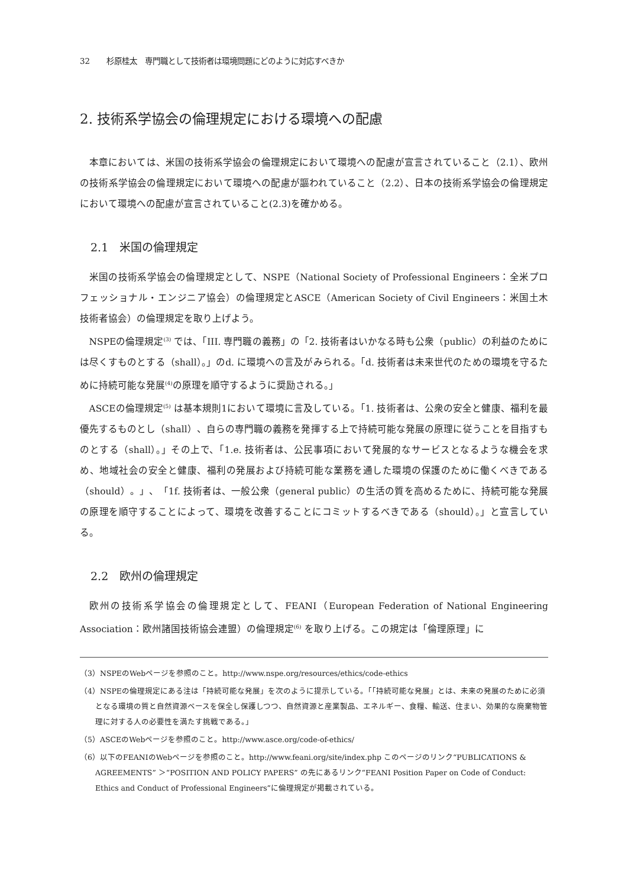32 杉原桂太　専門職として技術者は環境問題にどのように対応すべきか
2. 技術系学協会の倫理規定における環境への配慮
本章においては、米国の技術系学協会の倫理規定において環境への配慮が宣言されていること（2.1）、欧州の技術系学協会の倫理規定において環境への配慮が謳われていること（2.2）、日本の技術系学協会の倫理規定において環境への配慮が宣言されていること(2.3)を確かめる。
2.1　米国の倫理規定
米国の技術系学協会の倫理規定として、NSPE（National Society of Professional Engineers：全米プロフェッショナル・エンジニア協会）の倫理規定とASCE（American Society of Civil Engineers：米国土木技術者協会）の倫理規定を取り上げよう。
NSPEの倫理規定<sup>(3)</sup> では、「III. 専門職の義務」の「2. 技術者はいかなる時も公衆（public）の利益のためには尽くすものとする（shall）。」のd. に環境への言及がみられる。「d. 技術者は未来世代のための環境を守るために持続可能な発展<sup>(4)</sup>の原理を順守するように奨励される。」
ASCEの倫理規定<sup>(5)</sup> は基本規則1において環境に言及している。「1. 技術者は、公衆の安全と健康、福利を最優先するものとし（shall）、自らの専門職の義務を発揮する上で持続可能な発展の原理に従うことを目指すものとする（shall）。」その上で、「1.e. 技術者は、公民事項において発展的なサービスとなるような機会を求め、地域社会の安全と健康、福利の発展および持続可能な業務を通した環境の保護のために働くべきである（should）。」、「1f. 技術者は、一般公衆（general public）の生活の質を高めるために、持続可能な発展の原理を順守することによって、環境を改善することにコミットするべきである（should）。」と宣言している。
2.2　欧州の倫理規定
欧州の技術系学協会の倫理規定として、FEANI（European Federation of National Engineering Association：欧州諸国技術協会連盟）の倫理規定<sup>(6)</sup> を取り上げる。この規定は「倫理原理」に
（3）NSPEのWebページを参照のこと。http://www.nspe.org/resources/ethics/code-ethics
（4）NSPEの倫理規定にある注は「持続可能な発展」を次のように提示している。「「持続可能な発展」とは、未来の発展のために必須となる環境の質と自然資源ベースを保全し保護しつつ、自然資源と産業製品、エネルギー、食糧、輸送、住まい、効果的な廃棄物管理に対する人の必要性を満たす挑戦である。」
（5）ASCEのWebページを参照のこと。http://www.asce.org/code-of-ethics/
（6）以下のFEANIのWebページを参照のこと。http://www.feani.org/site/index.php このページのリンク“PUBLICATIONS & AGREEMENTS” ＞“POSITION AND POLICY PAPERS” の先にあるリンク“FEANI Position Paper on Code of Conduct: Ethics and Conduct of Professional Engineers”に倫理規定が掲載されている。